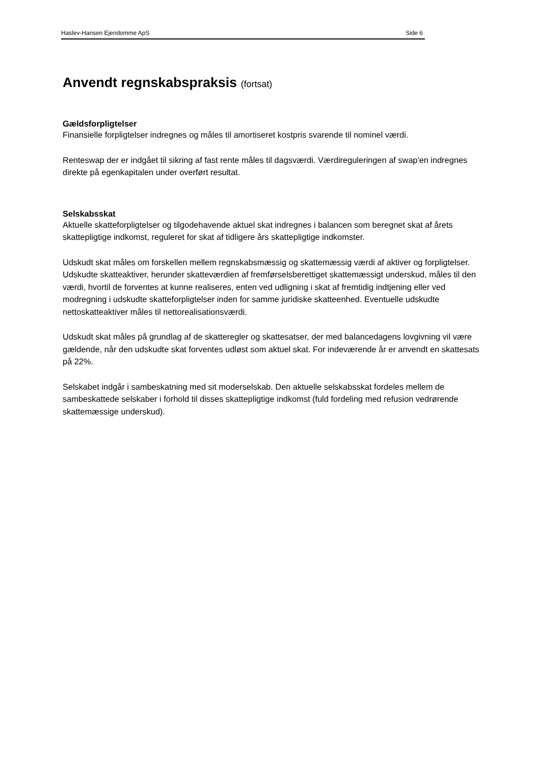Haslev-Hansen Ejendomme ApS Side 6
Anvendt regnskabspraksis (fortsat)
Gældsforpligtelser
Finansielle forpligtelser indregnes og måles til amortiseret kostpris svarende til nominel værdi.
Renteswap der er indgået til sikring af fast rente måles til dagsværdi. Værdireguleringen af swap'en indregnes direkte på egenkapitalen under overført resultat.
Selskabsskat
Aktuelle skatteforpligtelser og tilgodehavende aktuel skat indregnes i balancen som beregnet skat af årets skattepligtige indkomst, reguleret for skat af tidligere års skattepligtige indkomster.
Udskudt skat måles om forskellen mellem regnskabsmæssig og skattemæssig værdi af aktiver og forpligtelser. Udskudte skatteaktiver, herunder skatteværdien af fremførselsberettiget skattemæssigt underskud, måles til den værdi, hvortil de forventes at kunne realiseres, enten ved udligning i skat af fremtidig indtjening eller ved modregning i udskudte skatteforpligtelser inden for samme juridiske skatteenhed. Eventuelle udskudte nettoskatteaktiver måles til nettorealisationsværdi.
Udskudt skat måles på grundlag af de skatteregler og skattesatser, der med balancedagens lovgivning vil være gældende, når den udskudte skat forventes udløst som aktuel skat. For indeværende år er anvendt en skattesats på 22%.
Selskabet indgår i sambeskatning med sit moderselskab. Den aktuelle selskabsskat fordeles mellem de sambeskattede selskaber i forhold til disses skattepligtige indkomst (fuld fordeling med refusion vedrørende skattemæssige underskud).